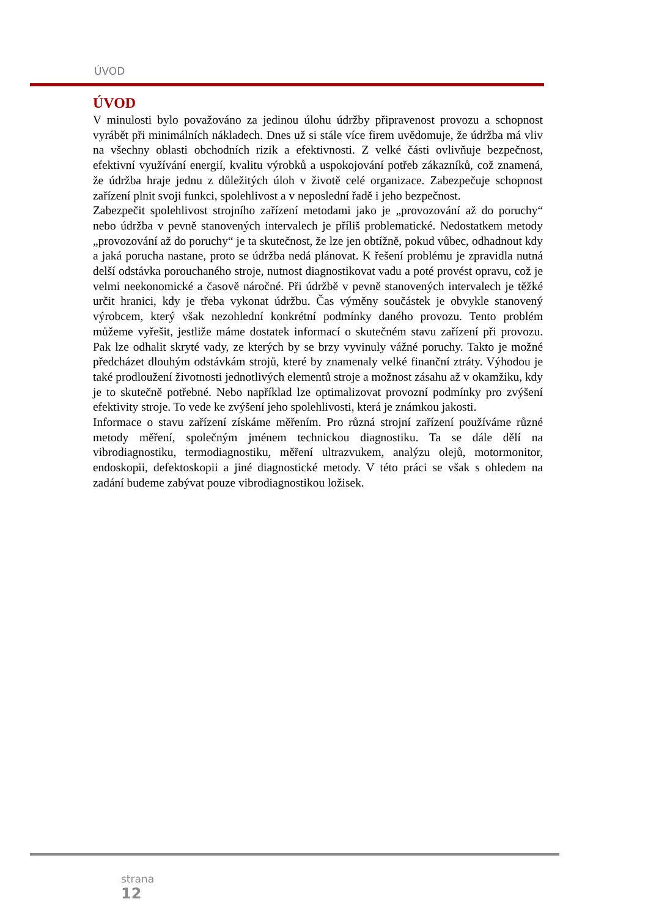ÚVOD
ÚVOD
V minulosti bylo považováno za jedinou úlohu údržby připravenost provozu a schopnost vyrábět při minimálních nákladech. Dnes už si stále více firem uvědomuje, že údržba má vliv na všechny oblasti obchodních rizik a efektivnosti. Z velké části ovlivňuje bezpečnost, efektivní využívání energií, kvalitu výrobků a uspokojování potřeb zákazníků, což znamená, že údržba hraje jednu z důležitých úloh v životě celé organizace. Zabezpečuje schopnost zařízení plnit svoji funkci, spolehlivost a v neposlední řadě i jeho bezpečnost.
Zabezpečit spolehlivost strojního zařízení metodami jako je „provozování až do poruchy“ nebo údržba v pevně stanovených intervalech je příliš problematické. Nedostatkem metody „provozování až do poruchy“ je ta skutečnost, že lze jen obtížně, pokud vůbec, odhadnout kdy a jaká porucha nastane, proto se údržba nedá plánovat. K řešení problému je zpravidla nutná delší odstávka porouchaného stroje, nutnost diagnostikovat vadu a poté provést opravu, což je velmi neekonomické a časově náročné. Při údržbě v pevně stanovených intervalech je těžké určit hranici, kdy je třeba vykonat údržbu. Čas výměny součástek je obvykle stanovený výrobcem, který však nezohlední konkrétní podmínky daného provozu. Tento problém můžeme vyřešit, jestliže máme dostatek informací o skutečném stavu zařízení při provozu. Pak lze odhalit skryté vady, ze kterých by se brzy vyvinuly vážné poruchy. Takto je možné předcházet dlouhým odstávkám strojů, které by znamenaly velké finanční ztráty. Výhodou je také prodloužení životnosti jednotlivých elementů stroje a možnost zásahu až v okamžiku, kdy je to skutečně potřebné. Nebo například lze optimalizovat provozní podmínky pro zvýšení efektivity stroje. To vede ke zvýšení jeho spolehlivosti, která je známkou jakosti.
Informace o stavu zařízení získáme měřením. Pro různá strojní zařízení používáme různé metody měření, společným jménem technickou diagnostiku. Ta se dále dělí na vibrodiagnostiku, termodiagnostiku, měření ultrazvukem, analýzu olejů, motormonitor, endoskopii, defektoskopii a jiné diagnostické metody. V této práci se však s ohledem na zadání budeme zabývat pouze vibrodiagnostikou ložisek.
strana
12